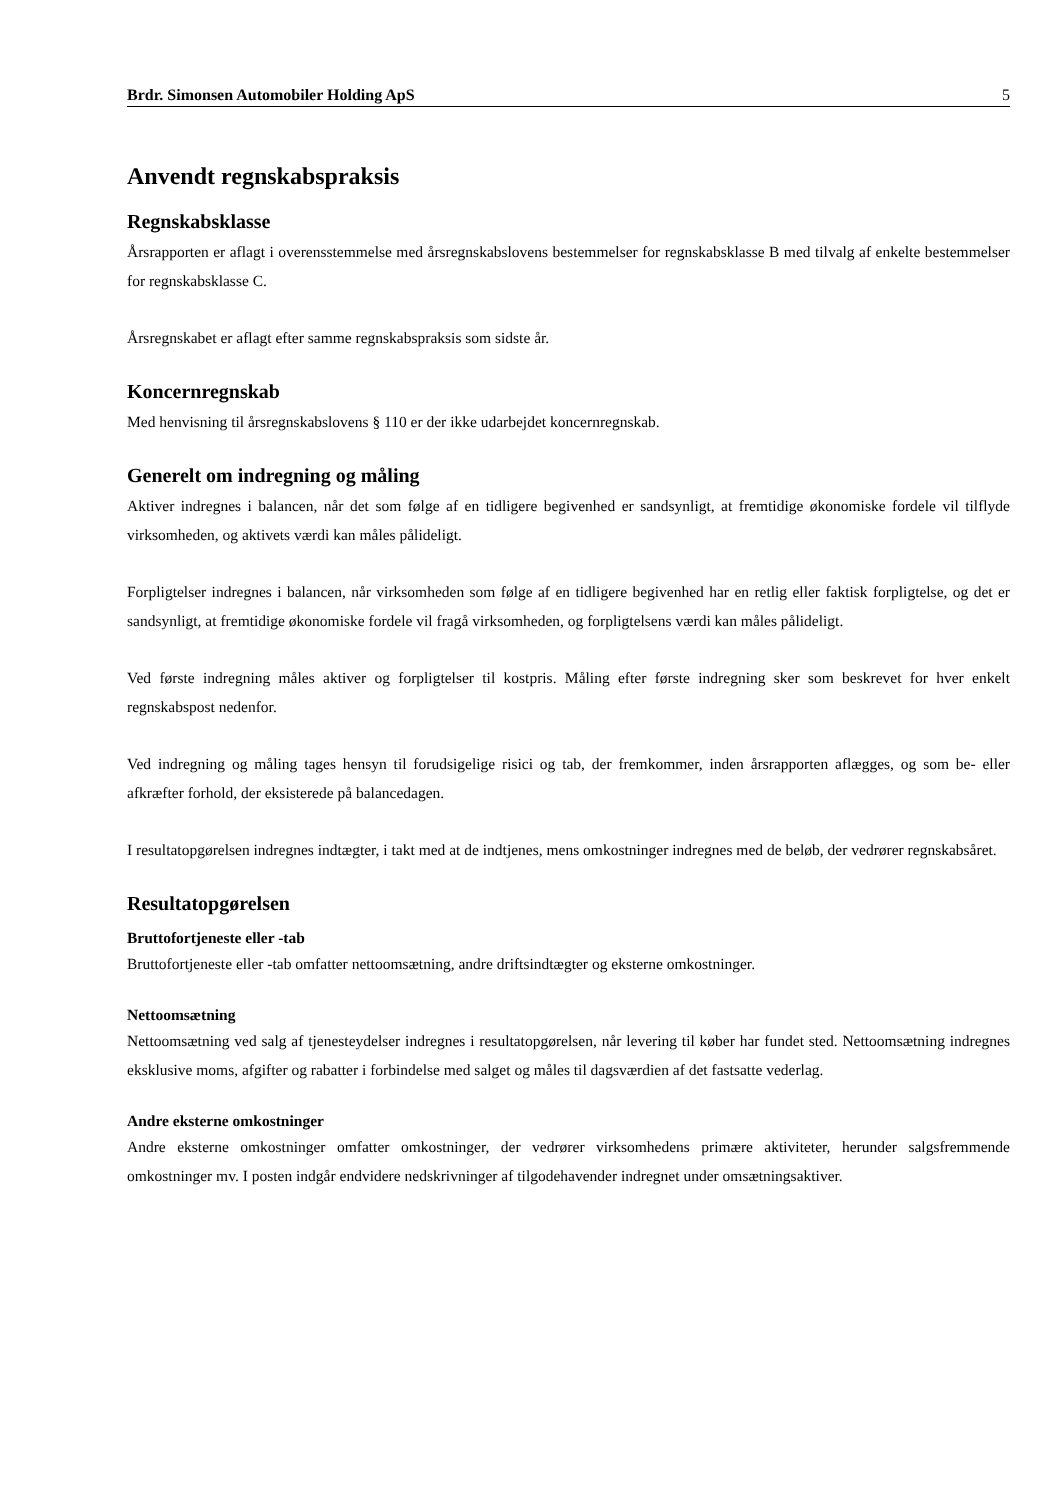Brdr. Simonsen Automobiler Holding ApS 5
Anvendt regnskabspraksis
Regnskabsklasse
Årsrapporten er aflagt i overensstemmelse med årsregnskabslovens bestemmelser for regnskabsklasse B med tilvalg af enkelte bestemmelser for regnskabsklasse C.
Årsregnskabet er aflagt efter samme regnskabspraksis som sidste år.
Koncernregnskab
Med henvisning til årsregnskabslovens § 110 er der ikke udarbejdet koncernregnskab.
Generelt om indregning og måling
Aktiver indregnes i balancen, når det som følge af en tidligere begivenhed er sandsynligt, at fremtidige økonomiske fordele vil tilflyde virksomheden, og aktivets værdi kan måles pålideligt.
Forpligtelser indregnes i balancen, når virksomheden som følge af en tidligere begivenhed har en retlig eller faktisk forpligtelse, og det er sandsynligt, at fremtidige økonomiske fordele vil fragå virksomheden, og forpligtelsens værdi kan måles pålideligt.
Ved første indregning måles aktiver og forpligtelser til kostpris. Måling efter første indregning sker som beskrevet for hver enkelt regnskabspost nedenfor.
Ved indregning og måling tages hensyn til forudsigelige risici og tab, der fremkommer, inden årsrapporten aflægges, og som be- eller afkræfter forhold, der eksisterede på balancedagen.
I resultatopgørelsen indregnes indtægter, i takt med at de indtjenes, mens omkostninger indregnes med de beløb, der vedrører regnskabsåret.
Resultatopgørelsen
Bruttofortjeneste eller -tab
Bruttofortjeneste eller -tab omfatter nettoomsætning, andre driftsindtægter og eksterne omkostninger.
Nettoomsætning
Nettoomsætning ved salg af tjenesteydelser indregnes i resultatopgørelsen, når levering til køber har fundet sted. Nettoomsætning indregnes eksklusive moms, afgifter og rabatter i forbindelse med salget og måles til dagsværdien af det fastsatte vederlag.
Andre eksterne omkostninger
Andre eksterne omkostninger omfatter omkostninger, der vedrører virksomhedens primære aktiviteter, herunder salgsfremmende omkostninger mv. I posten indgår endvidere nedskrivninger af tilgodehavender indregnet under omsætningsaktiver.